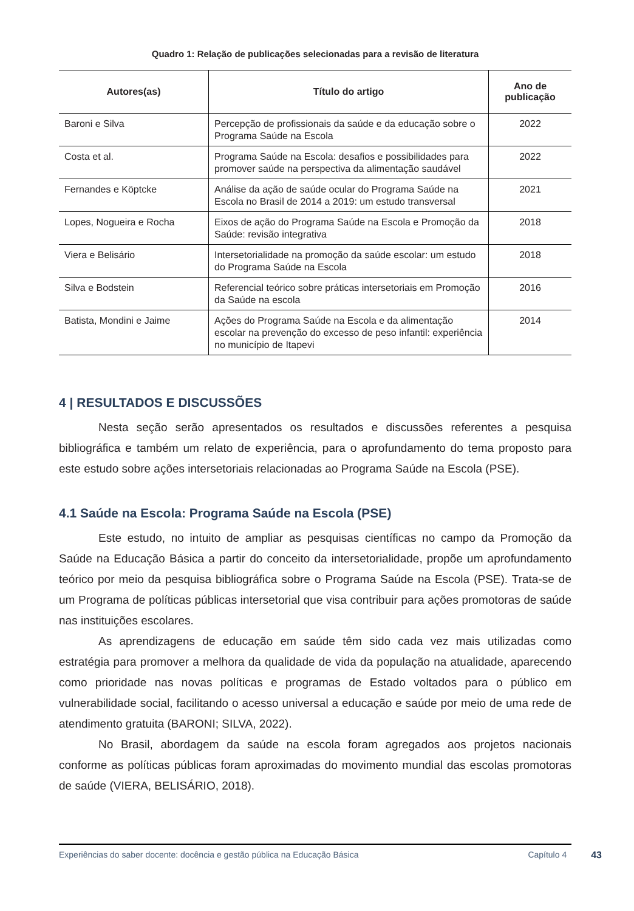Quadro 1: Relação de publicações selecionadas para a revisão de literatura
| Autores(as) | Título do artigo | Ano de publicação |
| --- | --- | --- |
| Baroni e Silva | Percepção de profissionais da saúde e da educação sobre o Programa Saúde na Escola | 2022 |
| Costa et al. | Programa Saúde na Escola: desafios e possibilidades para promover saúde na perspectiva da alimentação saudável | 2022 |
| Fernandes e Köptcke | Análise da ação de saúde ocular do Programa Saúde na Escola no Brasil de 2014 a 2019: um estudo transversal | 2021 |
| Lopes, Nogueira e Rocha | Eixos de ação do Programa Saúde na Escola e Promoção da Saúde: revisão integrativa | 2018 |
| Viera e Belisário | Intersetorialidade na promoção da saúde escolar: um estudo do Programa Saúde na Escola | 2018 |
| Silva e Bodstein | Referencial teórico sobre práticas intersetoriais em Promoção da Saúde na escola | 2016 |
| Batista, Mondini e Jaime | Ações do Programa Saúde na Escola e da alimentação escolar na prevenção do excesso de peso infantil: experiência no município de Itapevi | 2014 |
4 | RESULTADOS E DISCUSSÕES
Nesta seção serão apresentados os resultados e discussões referentes a pesquisa bibliográfica e também um relato de experiência, para o aprofundamento do tema proposto para este estudo sobre ações intersetoriais relacionadas ao Programa Saúde na Escola (PSE).
4.1 Saúde na Escola: Programa Saúde na Escola (PSE)
Este estudo, no intuito de ampliar as pesquisas científicas no campo da Promoção da Saúde na Educação Básica a partir do conceito da intersetorialidade, propõe um aprofundamento teórico por meio da pesquisa bibliográfica sobre o Programa Saúde na Escola (PSE). Trata-se de um Programa de políticas públicas intersetorial que visa contribuir para ações promotoras de saúde nas instituições escolares.
As aprendizagens de educação em saúde têm sido cada vez mais utilizadas como estratégia para promover a melhora da qualidade de vida da população na atualidade, aparecendo como prioridade nas novas políticas e programas de Estado voltados para o público em vulnerabilidade social, facilitando o acesso universal a educação e saúde por meio de uma rede de atendimento gratuita (BARONI; SILVA, 2022).
No Brasil, abordagem da saúde na escola foram agregados aos projetos nacionais conforme as políticas públicas foram aproximadas do movimento mundial das escolas promotoras de saúde (VIERA, BELISÁRIO, 2018).
Experiências do saber docente: docência e gestão pública na Educação Básica Capítulo 4 43